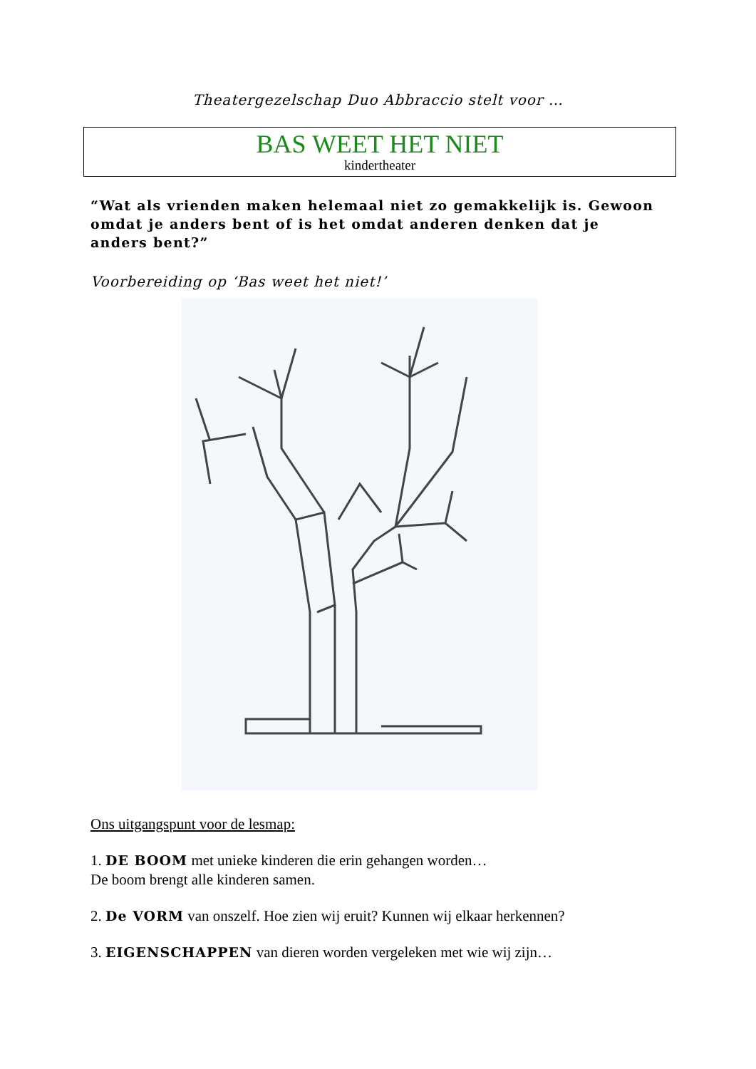Theatergezelschap Duo Abbraccio stelt voor …
BAS WEET HET NIET
kindertheater
“Wat als vrienden maken helemaal niet zo gemakkelijk is. Gewoon omdat je anders bent of is het omdat anderen denken dat je anders bent?”
Voorbereiding op ‘Bas weet het niet!’
Ons uitgangspunt voor de lesmap:
1. DE BOOM met unieke kinderen die erin gehangen worden…
De boom brengt alle kinderen samen.
2. De VORM van onszelf. Hoe zien wij eruit? Kunnen wij elkaar herkennen?
3. EIGENSCHAPPEN van dieren worden vergeleken met wie wij zijn…